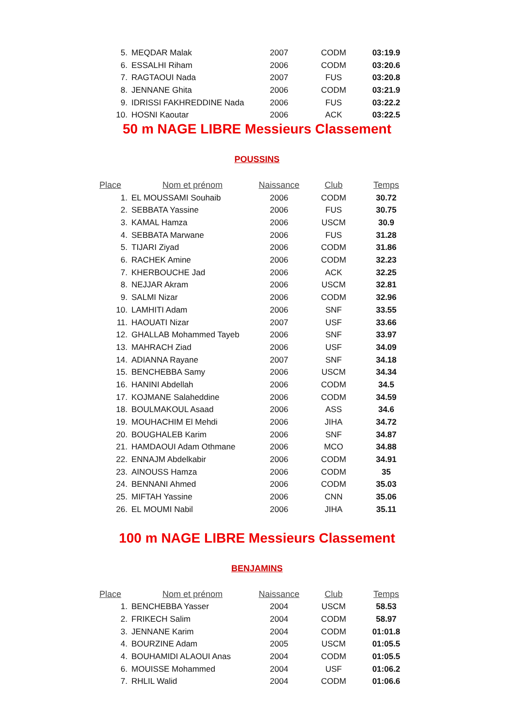| 5. | MEQDAR Malak | 2007 | CODM | 03:19.9 |
| 6. | ESSALHI Riham | 2006 | CODM | 03:20.6 |
| 7. | RAGTAOUI Nada | 2007 | FUS | 03:20.8 |
| 8. | JENNANE Ghita | 2006 | CODM | 03:21.9 |
| 9. | IDRISSI FAKHREDDINE Nada | 2006 | FUS | 03:22.2 |
| 10. | HOSNI Kaoutar | 2006 | ACK | 03:22.5 |
50 m NAGE LIBRE Messieurs Classement
POUSSINS
| Place | Nom et prénom | Naissance | Club | Temps |
| --- | --- | --- | --- | --- |
| 1. | EL MOUSSAMI Souhaib | 2006 | CODM | 30.72 |
| 2. | SEBBATA Yassine | 2006 | FUS | 30.75 |
| 3. | KAMAL Hamza | 2006 | USCM | 30.9 |
| 4. | SEBBATA Marwane | 2006 | FUS | 31.28 |
| 5. | TIJARI Ziyad | 2006 | CODM | 31.86 |
| 6. | RACHEK Amine | 2006 | CODM | 32.23 |
| 7. | KHERBOUCHE Jad | 2006 | ACK | 32.25 |
| 8. | NEJJAR Akram | 2006 | USCM | 32.81 |
| 9. | SALMI Nizar | 2006 | CODM | 32.96 |
| 10. | LAMHITI Adam | 2006 | SNF | 33.55 |
| 11. | HAOUATI Nizar | 2007 | USF | 33.66 |
| 12. | GHALLAB Mohammed Tayeb | 2006 | SNF | 33.97 |
| 13. | MAHRACH Ziad | 2006 | USF | 34.09 |
| 14. | ADIANNA Rayane | 2007 | SNF | 34.18 |
| 15. | BENCHEBBA Samy | 2006 | USCM | 34.34 |
| 16. | HANINI Abdellah | 2006 | CODM | 34.5 |
| 17. | KOJMANE Salaheddine | 2006 | CODM | 34.59 |
| 18. | BOULMAKOUL Asaad | 2006 | ASS | 34.6 |
| 19. | MOUHACHIM El Mehdi | 2006 | JIHA | 34.72 |
| 20. | BOUGHALEB Karim | 2006 | SNF | 34.87 |
| 21. | HAMDAOUI Adam Othmane | 2006 | MCO | 34.88 |
| 22. | ENNAJM Abdelkabir | 2006 | CODM | 34.91 |
| 23. | AINOUSS Hamza | 2006 | CODM | 35 |
| 24. | BENNANI Ahmed | 2006 | CODM | 35.03 |
| 25. | MIFTAH Yassine | 2006 | CNN | 35.06 |
| 26. | EL MOUMI Nabil | 2006 | JIHA | 35.11 |
100 m NAGE LIBRE Messieurs Classement
BENJAMINS
| Place | Nom et prénom | Naissance | Club | Temps |
| --- | --- | --- | --- | --- |
| 1. | BENCHEBBA Yasser | 2004 | USCM | 58.53 |
| 2. | FRIKECH Salim | 2004 | CODM | 58.97 |
| 3. | JENNANE Karim | 2004 | CODM | 01:01.8 |
| 4. | BOURZINE Adam | 2005 | USCM | 01:05.5 |
| 4. | BOUHAMIDI ALAOUI Anas | 2004 | CODM | 01:05.5 |
| 6. | MOUISSE Mohammed | 2004 | USF | 01:06.2 |
| 7. | RHLIL Walid | 2004 | CODM | 01:06.6 |